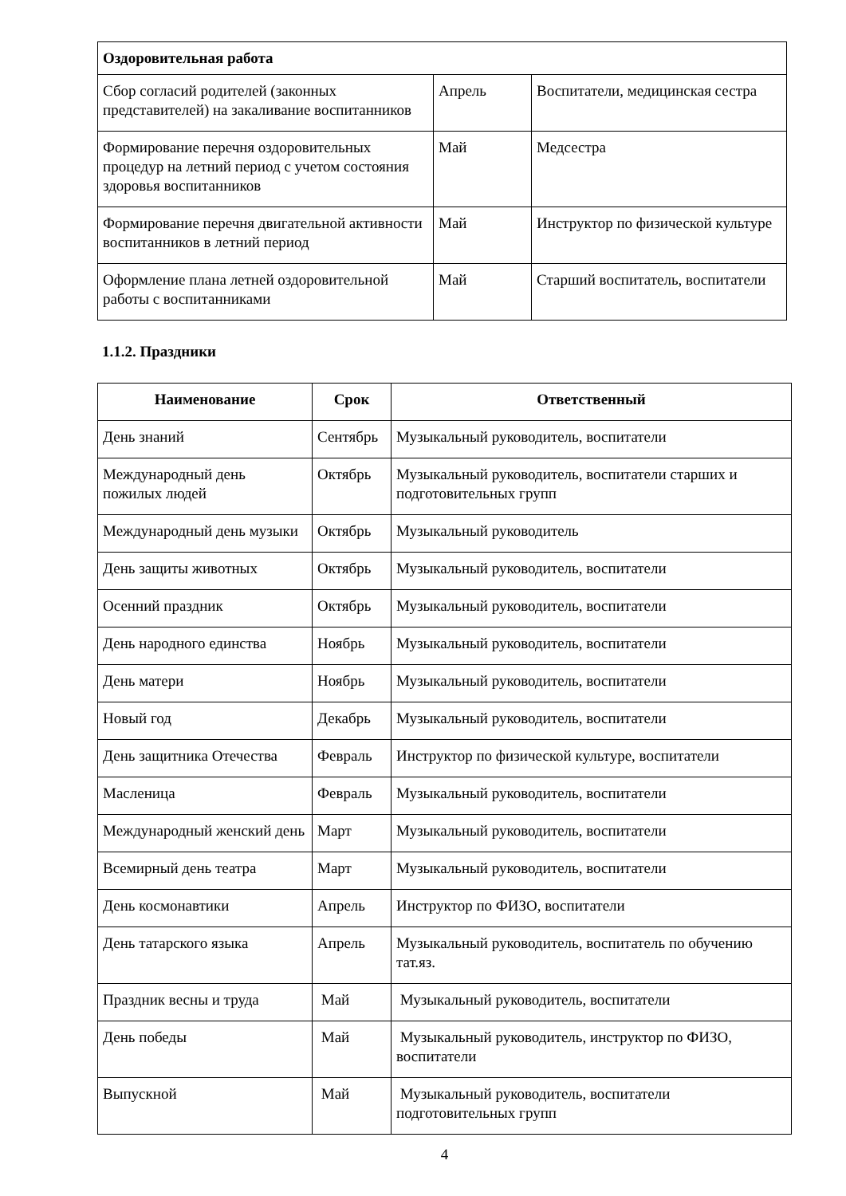| Оздоровительная работа | | |
| Сбор согласий родителей (законных представителей) на закаливание воспитанников | Апрель | Воспитатели, медицинская сестра |
| Формирование перечня оздоровительных процедур на летний период с учетом состояния здоровья воспитанников | Май | Медсестра |
| Формирование перечня двигательной активности воспитанников в летний период | Май | Инструктор по физической культуре |
| Оформление плана летней оздоровительной работы с воспитанниками | Май | Старший воспитатель, воспитатели |
1.1.2. Праздники
| Наименование | Срок | Ответственный |
| --- | --- | --- |
| День знаний | Сентябрь | Музыкальный руководитель, воспитатели |
| Международный день пожилых людей | Октябрь | Музыкальный руководитель, воспитатели старших и подготовительных групп |
| Международный день музыки | Октябрь | Музыкальный руководитель |
| День защиты животных | Октябрь | Музыкальный руководитель, воспитатели |
| Осенний праздник | Октябрь | Музыкальный руководитель, воспитатели |
| День народного единства | Ноябрь | Музыкальный руководитель, воспитатели |
| День матери | Ноябрь | Музыкальный руководитель, воспитатели |
| Новый год | Декабрь | Музыкальный руководитель, воспитатели |
| День защитника Отечества | Февраль | Инструктор по физической культуре, воспитатели |
| Масленица | Февраль | Музыкальный руководитель, воспитатели |
| Международный женский день | Март | Музыкальный руководитель, воспитатели |
| Всемирный день театра | Март | Музыкальный руководитель, воспитатели |
| День космонавтики | Апрель | Инструктор по ФИЗО, воспитатели |
| День татарского языка | Апрель | Музыкальный руководитель, воспитатель по обучению тат.яз. |
| Праздник весны и труда | Май | Музыкальный руководитель, воспитатели |
| День победы | Май | Музыкальный руководитель, инструктор по ФИЗО, воспитатели |
| Выпускной | Май | Музыкальный руководитель, воспитатели подготовительных групп |
4